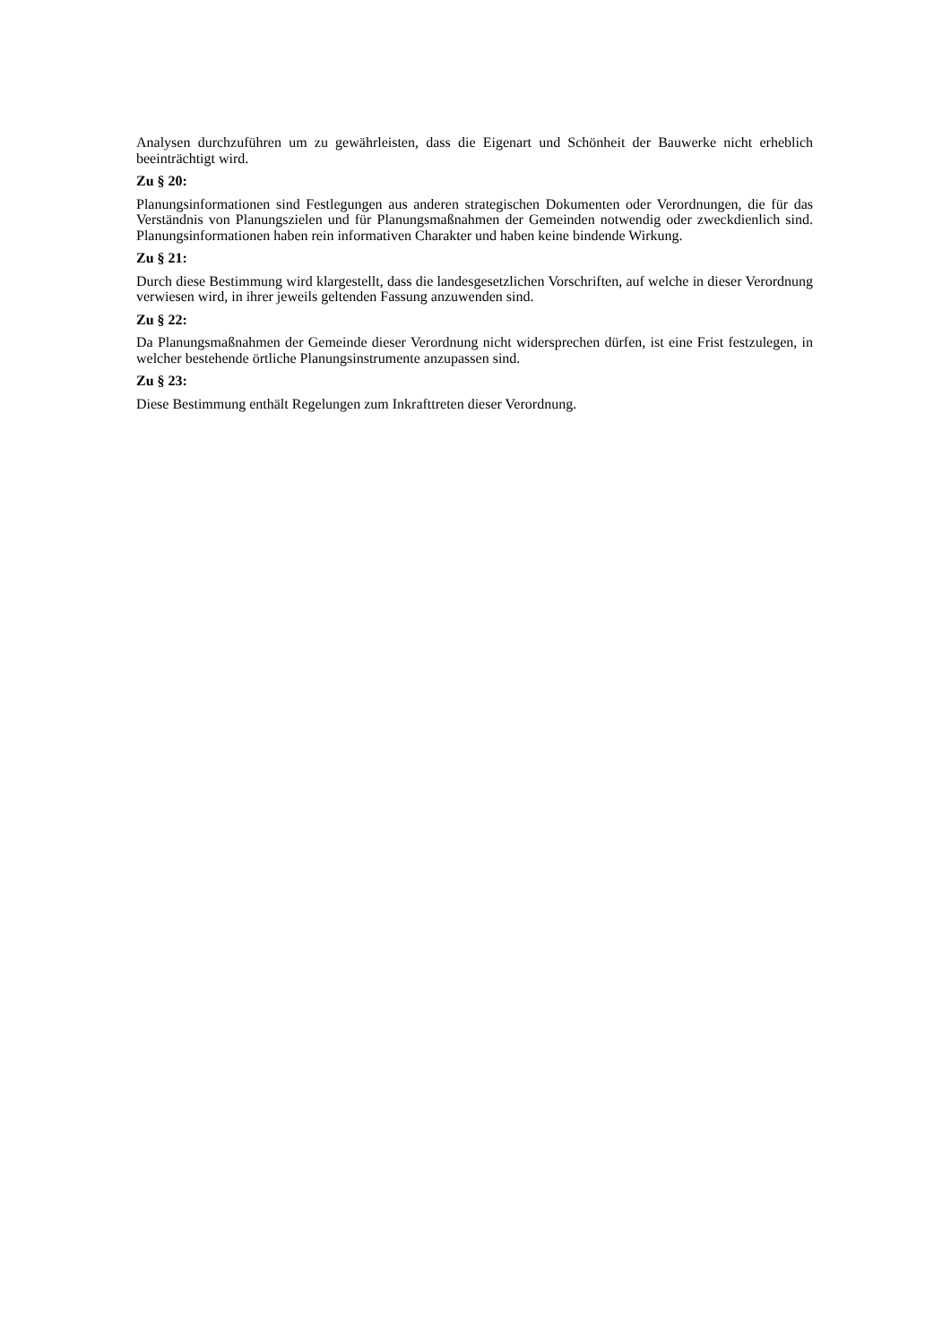Analysen durchzuführen um zu gewährleisten, dass die Eigenart und Schönheit der Bauwerke nicht erheblich beeinträchtigt wird.
Zu § 20:
Planungsinformationen sind Festlegungen aus anderen strategischen Dokumenten oder Verordnungen, die für das Verständnis von Planungszielen und für Planungsmaßnahmen der Gemeinden notwendig oder zweckdienlich sind. Planungsinformationen haben rein informativen Charakter und haben keine bindende Wirkung.
Zu § 21:
Durch diese Bestimmung wird klargestellt, dass die landesgesetzlichen Vorschriften, auf welche in dieser Verordnung verwiesen wird, in ihrer jeweils geltenden Fassung anzuwenden sind.
Zu § 22:
Da Planungsmaßnahmen der Gemeinde dieser Verordnung nicht widersprechen dürfen, ist eine Frist festzulegen, in welcher bestehende örtliche Planungsinstrumente anzupassen sind.
Zu § 23:
Diese Bestimmung enthält Regelungen zum Inkrafttreten dieser Verordnung.